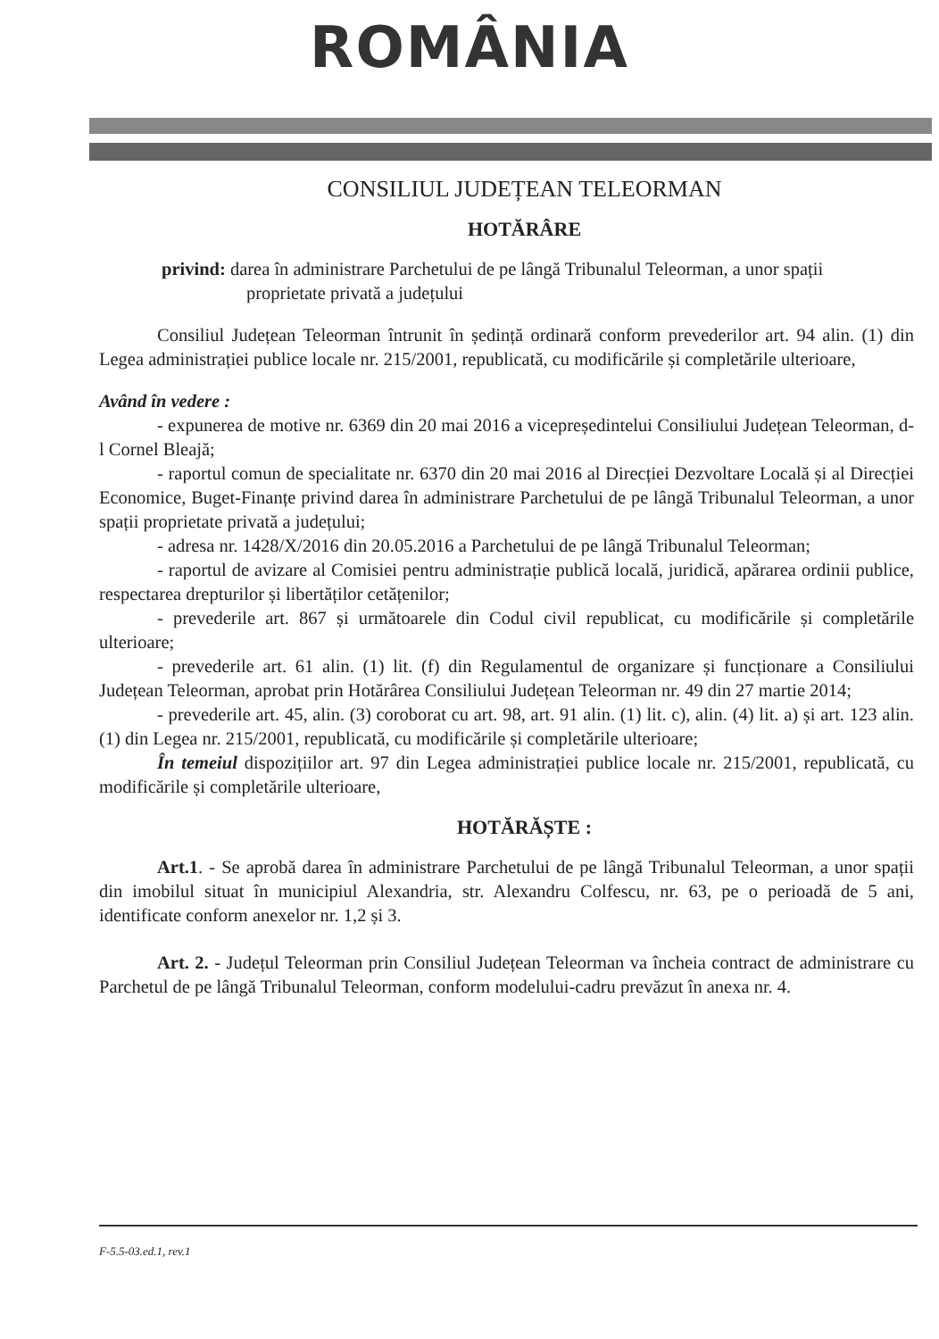ROMÂNIA
CONSILIUL JUDEȚEAN TELEORMAN
HOTĂRÂRE
privind: darea în administrare Parchetului de pe lângă Tribunalul Teleorman, a unor spații proprietate privată a județului
Consiliul Județean Teleorman întrunit în ședință ordinară conform prevederilor art. 94 alin. (1) din Legea administrației publice locale nr. 215/2001, republicată, cu modificările și completările ulterioare,
Având în vedere :
- expunerea de motive nr. 6369 din 20 mai 2016 a vicepreședintelui Consiliului Județean Teleorman, d-l Cornel Bleajă;
- raportul comun de specialitate nr. 6370 din 20 mai 2016 al Direcției Dezvoltare Locală și al Direcției Economice, Buget-Finanțe privind darea în administrare Parchetului de pe lângă Tribunalul Teleorman, a unor spații proprietate privată a județului;
- adresa nr. 1428/X/2016 din 20.05.2016 a Parchetului de pe lângă Tribunalul Teleorman;
- raportul de avizare al Comisiei pentru administrație publică locală, juridică, apărarea ordinii publice, respectarea drepturilor și libertăților cetățenilor;
- prevederile art. 867 și următoarele din Codul civil republicat, cu modificările și completările ulterioare;
- prevederile art. 61 alin. (1) lit. (f) din Regulamentul de organizare și funcționare a Consiliului Județean Teleorman, aprobat prin Hotărârea Consiliului Județean Teleorman nr. 49 din 27 martie 2014;
- prevederile art. 45, alin. (3) coroborat cu art. 98, art. 91 alin. (1) lit. c), alin. (4) lit. a) și art. 123 alin. (1) din Legea nr. 215/2001, republicată, cu modificările și completările ulterioare;
În temeiul dispozițiilor art. 97 din Legea administrației publice locale nr. 215/2001, republicată, cu modificările și completările ulterioare,
HOTĂRĂȘTE :
Art.1. - Se aprobă darea în administrare Parchetului de pe lângă Tribunalul Teleorman, a unor spații din imobilul situat în municipiul Alexandria, str. Alexandru Colfescu, nr. 63, pe o perioadă de 5 ani, identificate conform anexelor nr. 1,2 și 3.
Art. 2. - Județul Teleorman prin Consiliul Județean Teleorman va încheia contract de administrare cu Parchetul de pe lângă Tribunalul Teleorman, conform modelului-cadru prevăzut în anexa nr. 4.
F-5.5-03.ed.1, rev.1